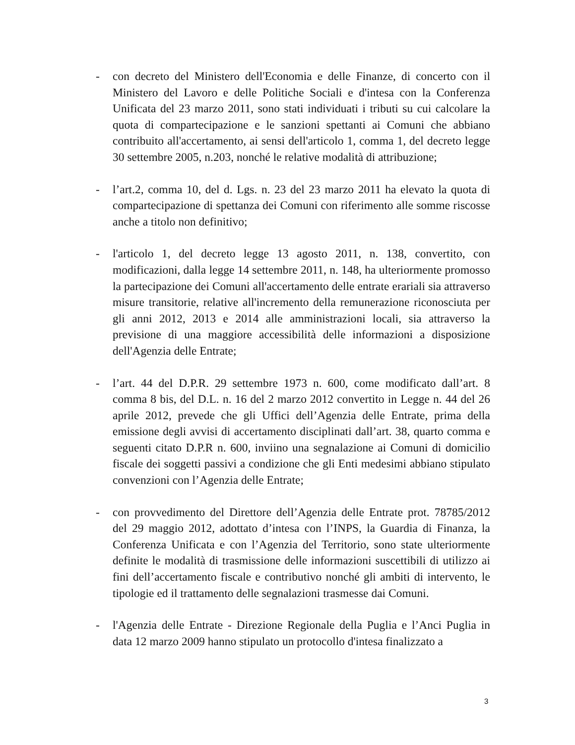- con decreto del Ministero dell'Economia e delle Finanze, di concerto con il Ministero del Lavoro e delle Politiche Sociali e d'intesa con la Conferenza Unificata del 23 marzo 2011, sono stati individuati i tributi su cui calcolare la quota di compartecipazione e le sanzioni spettanti ai Comuni che abbiano contribuito all'accertamento, ai sensi dell'articolo 1, comma 1, del decreto legge 30 settembre 2005, n.203, nonché le relative modalità di attribuzione;
- l’art.2, comma 10, del d. Lgs. n. 23 del 23 marzo 2011 ha elevato la quota di compartecipazione di spettanza dei Comuni con riferimento alle somme riscosse anche a titolo non definitivo;
- l'articolo 1, del decreto legge 13 agosto 2011, n. 138, convertito, con modificazioni, dalla legge 14 settembre 2011, n. 148, ha ulteriormente promosso la partecipazione dei Comuni all'accertamento delle entrate erariali sia attraverso misure transitorie, relative all'incremento della remunerazione riconosciuta per gli anni 2012, 2013 e 2014 alle amministrazioni locali, sia attraverso la previsione di una maggiore accessibilità delle informazioni a disposizione dell'Agenzia delle Entrate;
- l’art. 44 del D.P.R. 29 settembre 1973 n. 600, come modificato dall’art. 8 comma 8 bis, del D.L. n. 16 del 2 marzo 2012 convertito in Legge n. 44 del 26 aprile 2012, prevede che gli Uffici dell’Agenzia delle Entrate, prima della emissione degli avvisi di accertamento disciplinati dall’art. 38, quarto comma e seguenti citato D.P.R n. 600, inviino una segnalazione ai Comuni di domicilio fiscale dei soggetti passivi a condizione che gli Enti medesimi abbiano stipulato convenzioni con l’Agenzia delle Entrate;
- con provvedimento del Direttore dell’Agenzia delle Entrate prot. 78785/2012 del 29 maggio 2012, adottato d’intesa con l’INPS, la Guardia di Finanza, la Conferenza Unificata e con l’Agenzia del Territorio, sono state ulteriormente definite le modalità di trasmissione delle informazioni suscettibili di utilizzo ai fini dell’accertamento fiscale e contributivo nonché gli ambiti di intervento, le tipologie ed il trattamento delle segnalazioni trasmesse dai Comuni.
- l'Agenzia delle Entrate - Direzione Regionale della Puglia e l’Anci Puglia in data 12 marzo 2009 hanno stipulato un protocollo d'intesa finalizzato a
3